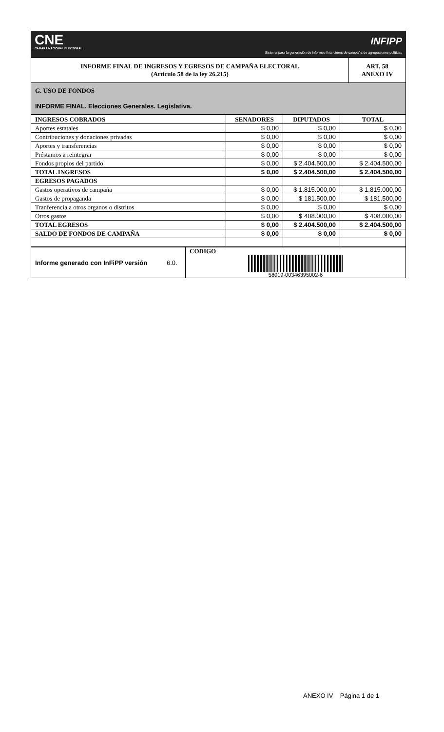CNE
CÁMARA NACIONAL ELECTORAL
INFIPP
Sistema para la generación de informes financieros de campaña de agrupaciones políticas
| INFORME FINAL DE INGRESOS Y EGRESOS DE CAMPAÑA ELECTORAL (Artículo 58 de la ley 26.215) | ART. 58 ANEXO IV |
| G. USO DE FONDOS INFORME FINAL. Elecciones Generales. Legislativa. | |
| INGRESOS COBRADOS | SENADORES | DIPUTADOS | TOTAL |
| --- | --- | --- | --- |
| Aportes estatales | $ 0,00 | $ 0,00 | $ 0,00 |
| Contribuciones y donaciones privadas | $ 0,00 | $ 0,00 | $ 0,00 |
| Aportes y transferencias | $ 0,00 | $ 0,00 | $ 0,00 |
| Préstamos a reintegrar | $ 0,00 | $ 0,00 | $ 0,00 |
| Fondos propios del partido | $ 0,00 | $ 2.404.500,00 | $ 2.404.500,00 |
| TOTAL INGRESOS | $ 0,00 | $ 2.404.500,00 | $ 2.404.500,00 |
| EGRESOS PAGADOS | | | |
| Gastos operativos de campaña | $ 0,00 | $ 1.815.000,00 | $ 1.815.000,00 |
| Gastos de propaganda | $ 0,00 | $ 181.500,00 | $ 181.500,00 |
| Tranferencia a otros organos o distritos | $ 0,00 | $ 0,00 | $ 0,00 |
| Otros gastos | $ 0,00 | $ 408.000,00 | $ 408.000,00 |
| TOTAL EGRESOS | $ 0,00 | $ 2.404.500,00 | $ 2.404.500,00 |
| SALDO DE FONDOS DE CAMPAÑA | $ 0,00 | $ 0,00 | $ 0,00 |
| Informe generado con InFiPP versión 6.0. | CODIGO 58019-00346395002-6 |
ANEXO IV Página 1 de 1